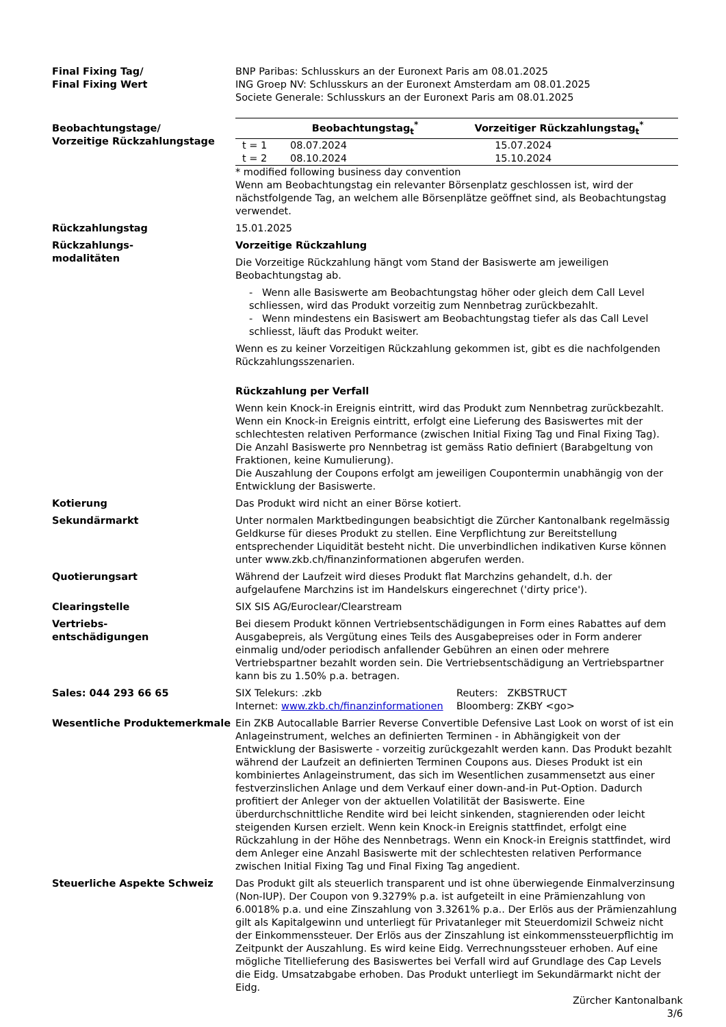Final Fixing Tag/
Final Fixing Wert
BNP Paribas: Schlusskurs an der Euronext Paris am 08.01.2025
ING Groep NV: Schlusskurs an der Euronext Amsterdam am 08.01.2025
Societe Generale: Schlusskurs an der Euronext Paris am 08.01.2025
Beobachtungstage/
Vorzeitige Rückzahlungstage
| | Beobachtungstag<sub>t</sub><sup>*</sup> | Vorzeitiger Rückzahlungstag<sub>t</sub><sup>*</sup> |
| --- | --- | --- |
| t = 1 | 08.07.2024 | 15.07.2024 |
| t = 2 | 08.10.2024 | 15.10.2024 |
* modified following business day convention
Wenn am Beobachtungstag ein relevanter Börsenplatz geschlossen ist, wird der nächstfolgende Tag, an welchem alle Börsenplätze geöffnet sind, als Beobachtungstag verwendet.
Rückzahlungstag 15.01.2025
Rückzahlungs-
modalitäten
Vorzeitige Rückzahlung
Die Vorzeitige Rückzahlung hängt vom Stand der Basiswerte am jeweiligen Beobachtungstag ab.
- Wenn alle Basiswerte am Beobachtungstag höher oder gleich dem Call Level schliessen, wird das Produkt vorzeitig zum Nennbetrag zurückbezahlt.
- Wenn mindestens ein Basiswert am Beobachtungstag tiefer als das Call Level schliesst, läuft das Produkt weiter.
Wenn es zu keiner Vorzeitigen Rückzahlung gekommen ist, gibt es die nachfolgenden Rückzahlungsszenarien.
Rückzahlung per Verfall
Wenn kein Knock-in Ereignis eintritt, wird das Produkt zum Nennbetrag zurückbezahlt.
Wenn ein Knock-in Ereignis eintritt, erfolgt eine Lieferung des Basiswertes mit der schlechtesten relativen Performance (zwischen Initial Fixing Tag und Final Fixing Tag). Die Anzahl Basiswerte pro Nennbetrag ist gemäss Ratio definiert (Barabgeltung von Fraktionen, keine Kumulierung).
Die Auszahlung der Coupons erfolgt am jeweiligen Coupontermin unabhängig von der Entwicklung der Basiswerte.
Kotierung Das Produkt wird nicht an einer Börse kotiert.
Sekundärmarkt Unter normalen Marktbedingungen beabsichtigt die Zürcher Kantonalbank regelmässig Geldkurse für dieses Produkt zu stellen. Eine Verpflichtung zur Bereitstellung entsprechender Liquidität besteht nicht. Die unverbindlichen indikativen Kurse können unter www.zkb.ch/finanzinformationen abgerufen werden.
Quotierungsart Während der Laufzeit wird dieses Produkt flat Marchzins gehandelt, d.h. der aufgelaufene Marchzins ist im Handelskurs eingerechnet ('dirty price').
Clearingstelle SIX SIS AG/Euroclear/Clearstream
Vertriebs-
entschädigungen
Bei diesem Produkt können Vertriebsentschädigungen in Form eines Rabattes auf dem Ausgabepreis, als Vergütung eines Teils des Ausgabepreises oder in Form anderer einmalig und/oder periodisch anfallender Gebühren an einen oder mehrere Vertriebspartner bezahlt worden sein. Die Vertriebsentschädigung an Vertriebspartner kann bis zu 1.50% p.a. betragen.
Sales: 044 293 66 65 SIX Telekurs: .zkb
Internet: www.zkb.ch/finanzinformationen
Reuters: ZKBSTRUCT
Bloomberg: ZKBY <go>
Wesentliche Produktemerkmale Ein ZKB Autocallable Barrier Reverse Convertible Defensive Last Look on worst of ist ein Anlageinstrument, welches an definierten Terminen - in Abhängigkeit von der Entwicklung der Basiswerte - vorzeitig zurückgezahlt werden kann. Das Produkt bezahlt während der Laufzeit an definierten Terminen Coupons aus. Dieses Produkt ist ein kombiniertes Anlageinstrument, das sich im Wesentlichen zusammensetzt aus einer festverzinslichen Anlage und dem Verkauf einer down-and-in Put-Option. Dadurch profitiert der Anleger von der aktuellen Volatilität der Basiswerte. Eine überdurchschnittliche Rendite wird bei leicht sinkenden, stagnierenden oder leicht steigenden Kursen erzielt. Wenn kein Knock-in Ereignis stattfindet, erfolgt eine Rückzahlung in der Höhe des Nennbetrags. Wenn ein Knock-in Ereignis stattfindet, wird dem Anleger eine Anzahl Basiswerte mit der schlechtesten relativen Performance zwischen Initial Fixing Tag und Final Fixing Tag angedient.
Steuerliche Aspekte Schweiz Das Produkt gilt als steuerlich transparent und ist ohne überwiegende Einmalverzinsung (Non-IUP). Der Coupon von 9.3279% p.a. ist aufgeteilt in eine Prämienzahlung von 6.0018% p.a. und eine Zinszahlung von 3.3261% p.a.. Der Erlös aus der Prämienzahlung gilt als Kapitalgewinn und unterliegt für Privatanleger mit Steuerdomizil Schweiz nicht der Einkommenssteuer. Der Erlös aus der Zinszahlung ist einkommenssteuerpflichtig im Zeitpunkt der Auszahlung. Es wird keine Eidg. Verrechnungssteuer erhoben. Auf eine mögliche Titellieferung des Basiswertes bei Verfall wird auf Grundlage des Cap Levels die Eidg. Umsatzabgabe erhoben. Das Produkt unterliegt im Sekundärmarkt nicht der Eidg.
Zürcher Kantonalbank
3/6